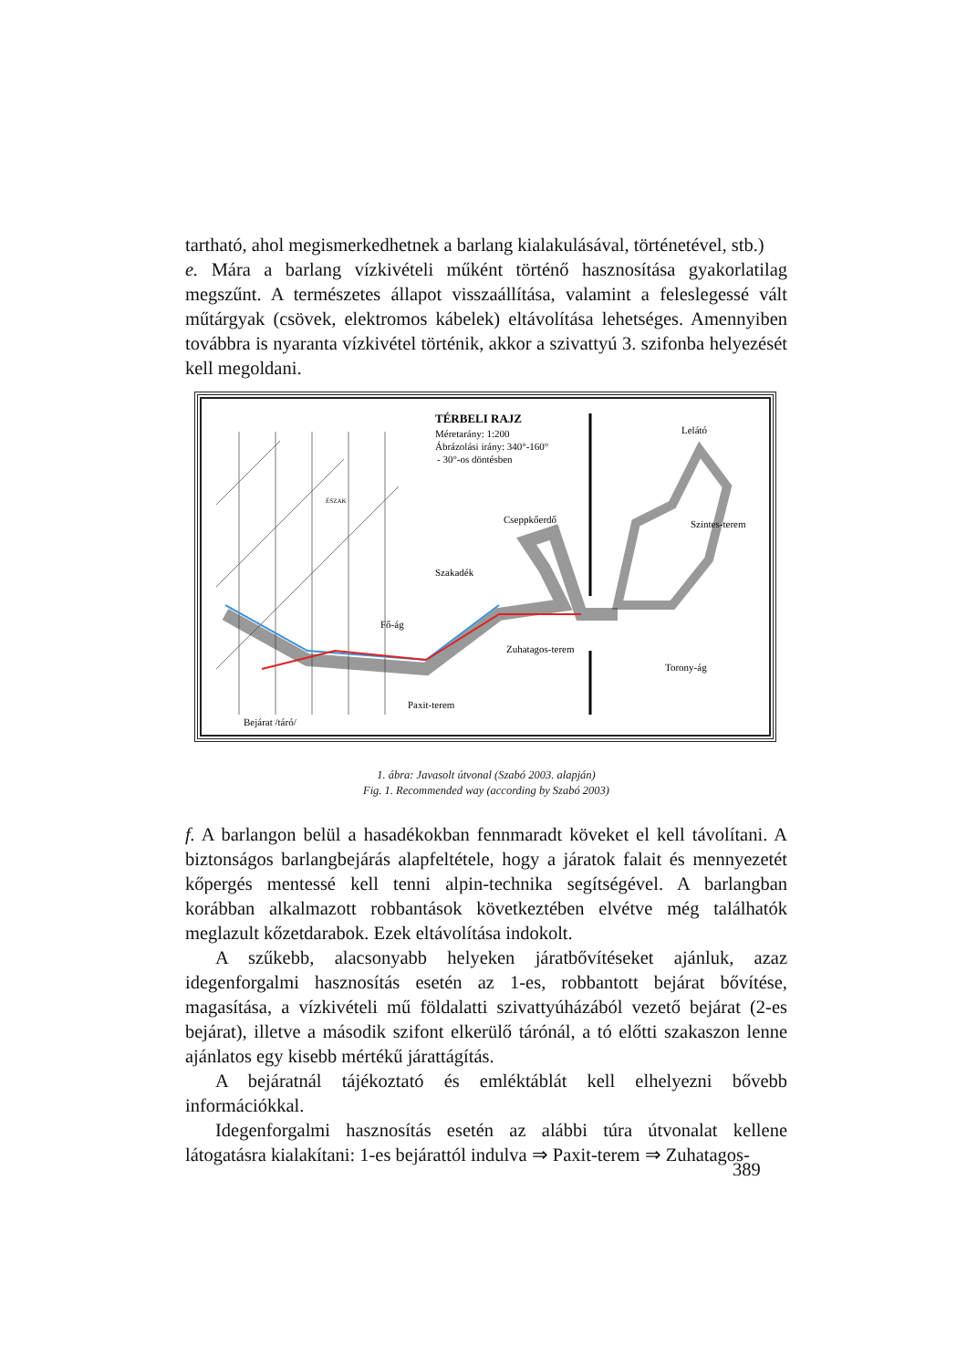tartható, ahol megismerkedhetnek a barlang kialakulásával, történetével, stb.)
e. Mára a barlang vízkivételi műként történő hasznosítása gyakorlatilag megszűnt. A természetes állapot visszaállítása, valamint a feleslegessé vált műtárgyak (csövek, elektromos kábelek) eltávolítása lehetséges. Amennyiben továbbra is nyaranta vízkivétel történik, akkor a szivattyú 3. szifonba helyezését kell megoldani.
TÉRBELI RAJZ
Méretarány: 1:200
Ábrázolási irány: 340°-160°
- 30°-os döntésben
Lelátó
ÉSZAK
Cseppkőerdő
Szintes-terem
Szakadék
Fő-ág
Zuhatagos-terem
Torony-ág
Paxit-terem
Bejárat /táró/
1. ábra: Javasolt útvonal (Szabó 2003. alapján)
Fig. 1. Recommended way (according by Szabó 2003)
f. A barlangon belül a hasadékokban fennmaradt köveket el kell távolítani. A biztonságos barlangbejárás alapfeltétele, hogy a járatok falait és mennyezetét kőpergés mentessé kell tenni alpin-technika segítségével. A barlangban korábban alkalmazott robbantások következtében elvétve még találhatók meglazult kőzetdarabok. Ezek eltávolítása indokolt.
A szűkebb, alacsonyabb helyeken járatbővítéseket ajánluk, azaz idegenforgalmi hasznosítás esetén az 1-es, robbantott bejárat bővítése, magasítása, a vízkivételi mű földalatti szivattyúházából vezető bejárat (2-es bejárat), illetve a második szifont elkerülő tárónál, a tó előtti szakaszon lenne ajánlatos egy kisebb mértékű járattágítás.
A bejáratnál tájékoztató és emléktáblát kell elhelyezni bővebb információkkal.
Idegenforgalmi hasznosítás esetén az alábbi túra útvonalat kellene látogatásra kialakítani: 1-es bejárattól indulva ⇒ Paxit-terem ⇒ Zuhatagos-
389